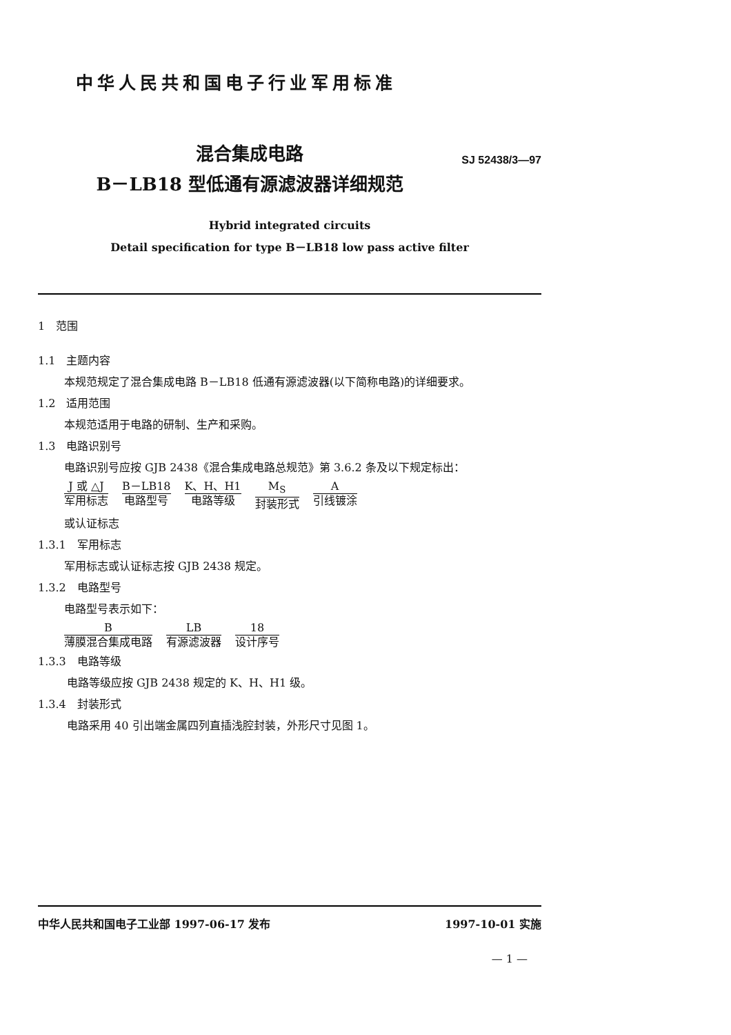中华人民共和国电子行业军用标准
混合集成电路
B－LB18 型低通有源滤波器详细规范
SJ 52438/3—97
Hybrid integrated circuits
Detail specification for type B－LB18 low pass active filter
1　范围
1.1　主题内容
本规范规定了混合集成电路 B－LB18 低通有源滤波器(以下简称电路)的详细要求。
1.2　适用范围
本规范适用于电路的研制、生产和采购。
1.3　电路识别号
电路识别号应按 GJB 2438《混合集成电路总规范》第 3.6.2 条及以下规定标出：
J 或 △J
军用标志
B－LB18
电路型号
K、H、H1
电路等级
M<sub>S</sub>
封装形式
A引线镀涂
或认证标志
1.3.1　军用标志
军用标志或认证标志按 GJB 2438 规定。
1.3.2　电路型号
电路型号表示如下：
B薄膜混合集成电路 LB
有源滤波器
18
设计序号
1.3.3　电路等级
电路等级应按 GJB 2438 规定的 K、H、H1 级。
1.3.4　封装形式
电路采用 40 引出端金属四列直插浅腔封装，外形尺寸见图 1。
中华人民共和国电子工业部 1997-06-17 发布 1997-10-01 实施
— 1 —